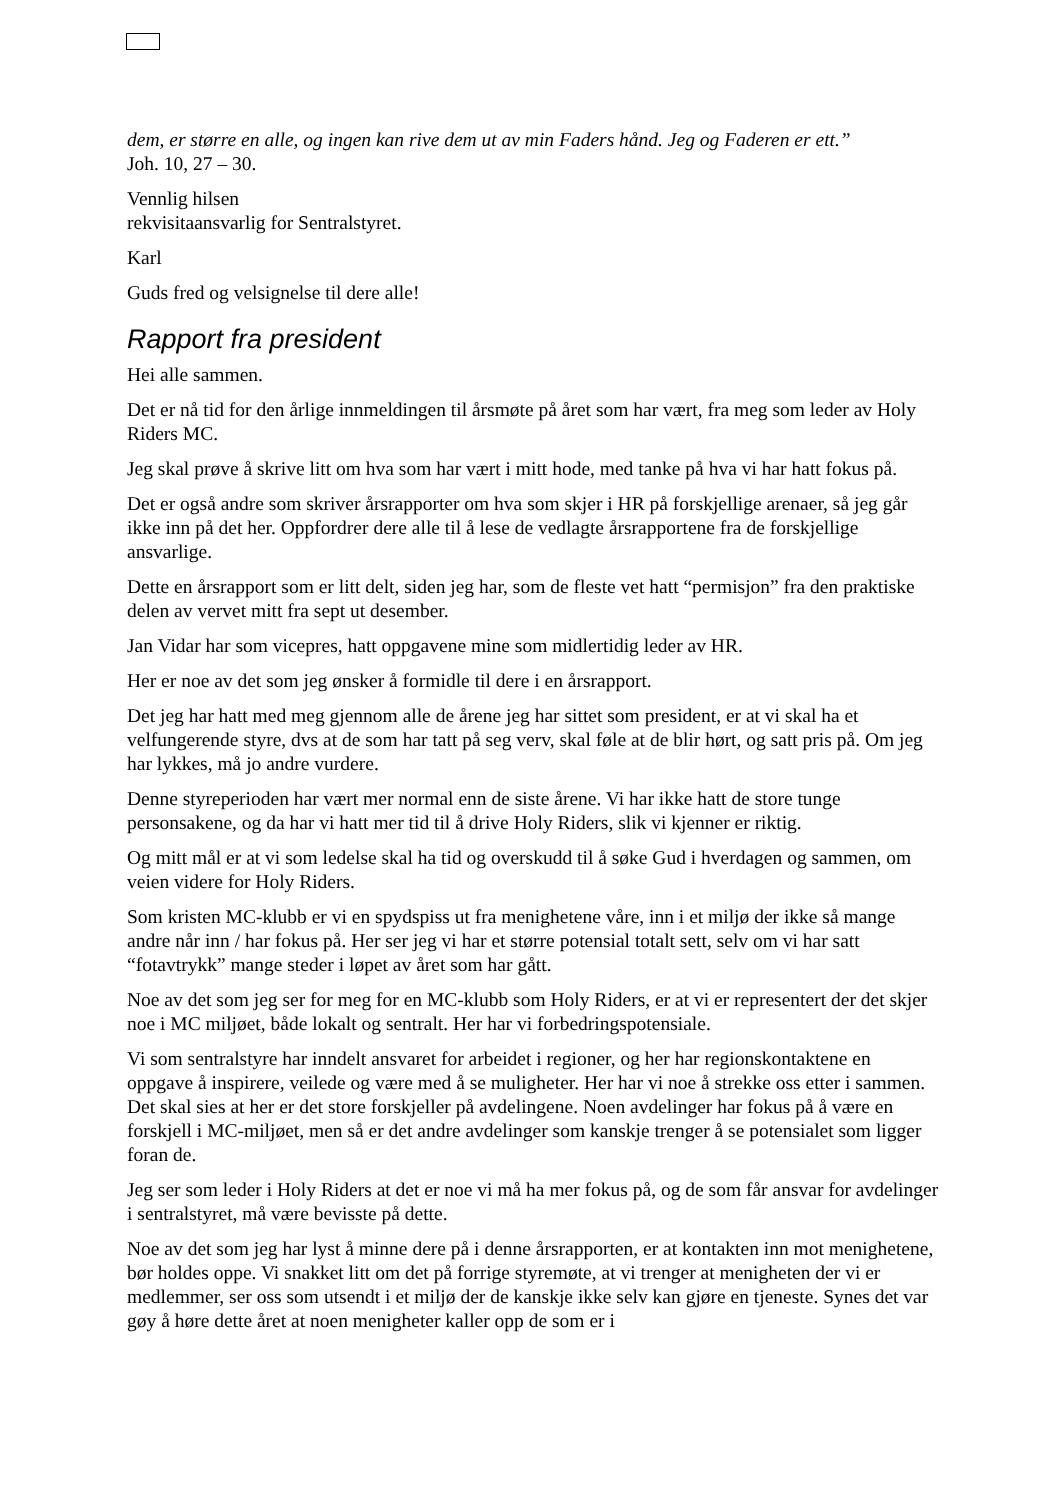dem, er større en alle, og ingen kan rive dem ut av min Faders hånd. Jeg og Faderen er ett.”
Joh. 10, 27 – 30.
Vennlig hilsen
rekvisitaansvarlig for Sentralstyret.
Karl
Guds fred og velsignelse til dere alle!
Rapport fra president
Hei alle sammen.
Det er nå tid for den årlige innmeldingen til årsmøte på året som har vært, fra meg som leder av Holy Riders MC.
Jeg skal prøve å skrive litt om hva som har vært i mitt hode, med tanke på hva vi har hatt fokus på.
Det er også andre som skriver årsrapporter om hva som skjer i HR på forskjellige arenaer, så jeg går ikke inn på det her. Oppfordrer dere alle til å lese de vedlagte årsrapportene fra de forskjellige ansvarlige.
Dette en årsrapport som er litt delt, siden jeg har, som de fleste vet hatt “permisjon” fra den praktiske delen av vervet mitt fra sept ut desember.
Jan Vidar har som vicepres, hatt oppgavene mine som midlertidig leder av HR.
Her er noe av det som jeg ønsker å formidle til dere i en årsrapport.
Det jeg har hatt med meg gjennom alle de årene jeg har sittet som president, er at vi skal ha et velfungerende styre, dvs at de som har tatt på seg verv, skal føle at de blir hørt, og satt pris på. Om jeg har lykkes, må jo andre vurdere.
Denne styreperioden har vært mer normal enn de siste årene. Vi har ikke hatt de store tunge personsakene, og da har vi hatt mer tid til å drive Holy Riders, slik vi kjenner er riktig.
Og mitt mål er at vi som ledelse skal ha tid og overskudd til å søke Gud i hverdagen og sammen, om veien videre for Holy Riders.
Som kristen MC-klubb er vi en spydspiss ut fra menighetene våre, inn i et miljø der ikke så mange andre når inn / har fokus på. Her ser jeg vi har et større potensial totalt sett, selv om vi har satt “fotavtrykk” mange steder i løpet av året som har gått.
Noe av det som jeg ser for meg for en MC-klubb som Holy Riders, er at vi er representert der det skjer noe i MC miljøet, både lokalt og sentralt. Her har vi forbedringspotensiale.
Vi som sentralstyre har inndelt ansvaret for arbeidet i regioner, og her har regionskontaktene en oppgave å inspirere, veilede og være med å se muligheter. Her har vi noe å strekke oss etter i sammen. Det skal sies at her er det store forskjeller på avdelingene. Noen avdelinger har fokus på å være en forskjell i MC-miljøet, men så er det andre avdelinger som kanskje trenger å se potensialet som ligger foran de.
Jeg ser som leder i Holy Riders at det er noe vi må ha mer fokus på, og de som får ansvar for avdelinger i sentralstyret, må være bevisste på dette.
Noe av det som jeg har lyst å minne dere på i denne årsrapporten, er at kontakten inn mot menighetene, bør holdes oppe. Vi snakket litt om det på forrige styremøte, at vi trenger at menigheten der vi er medlemmer, ser oss som utsendt i et miljø der de kanskje ikke selv kan gjøre en tjeneste. Synes det var gøy å høre dette året at noen menigheter kaller opp de som er i